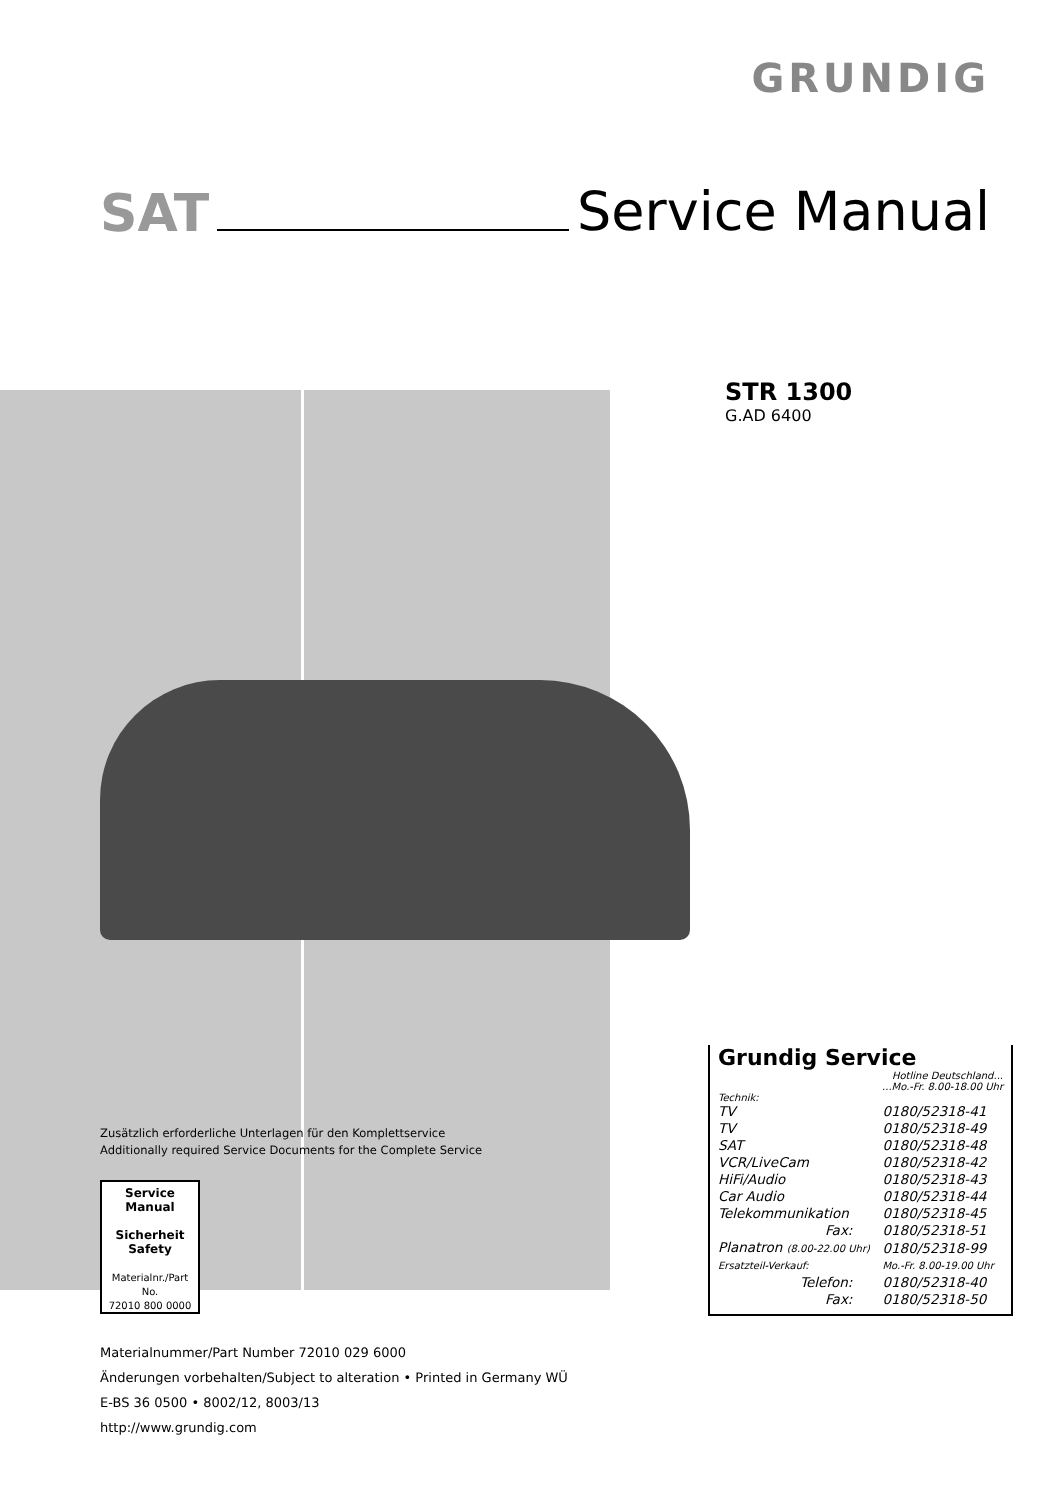GRUNDIG
SAT Service Manual
STR 1300
G.AD 6400
Zusätzlich erforderliche Unterlagen für den Komplettservice
Additionally required Service Documents for the Complete Service
Service
Manual
Sicherheit
Safety
Materialnr./Part No.
72010 800 0000
Materialnummer/Part Number 72010 029 6000
Änderungen vorbehalten/Subject to alteration • Printed in Germany WÜ
E-BS 36 0500 • 8002/12, 8003/13
http://www.grundig.com
Grundig Service
Hotline Deutschland...
...Mo.-Fr. 8.00-18.00 Uhr
Technik:
| TV | 0180/52318-41 |
| TV | 0180/52318-49 |
| SAT | 0180/52318-48 |
| VCR/LiveCam | 0180/52318-42 |
| HiFi/Audio | 0180/52318-43 |
| Car Audio | 0180/52318-44 |
| Telekommunikation | 0180/52318-45 |
| Fax: | 0180/52318-51 |
| Planatron (8.00-22.00 Uhr) | 0180/52318-99 |
| Ersatzteil-Verkauf: | Mo.-Fr. 8.00-19.00 Uhr |
| Telefon: | 0180/52318-40 |
| Fax: | 0180/52318-50 |